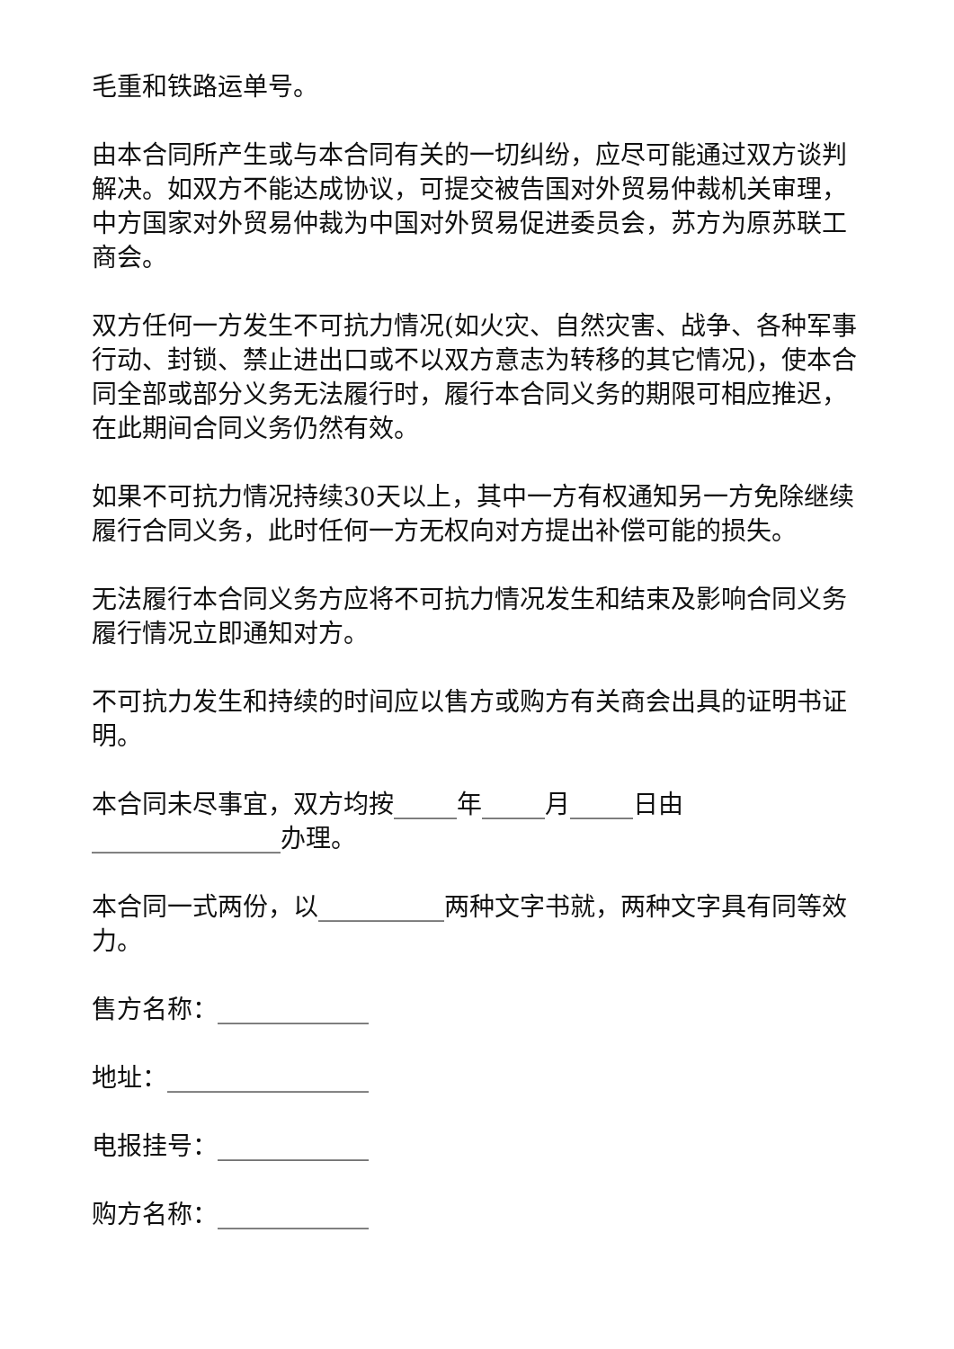毛重和铁路运单号。
由本合同所产生或与本合同有关的一切纠纷，应尽可能通过双方谈判解决。如双方不能达成协议，可提交被告国对外贸易仲裁机关审理，中方国家对外贸易仲裁为中国对外贸易促进委员会，苏方为原苏联工商会。
双方任何一方发生不可抗力情况(如火灾、自然灾害、战争、各种军事行动、封锁、禁止进出口或不以双方意志为转移的其它情况)，使本合同全部或部分义务无法履行时，履行本合同义务的期限可相应推迟，在此期间合同义务仍然有效。
如果不可抗力情况持续30天以上，其中一方有权通知另一方免除继续履行合同义务，此时任何一方无权向对方提出补偿可能的损失。
无法履行本合同义务方应将不可抗力情况发生和结束及影响合同义务履行情况立即通知对方。
不可抗力发生和持续的时间应以售方或购方有关商会出具的证明书证明。
本合同未尽事宜，双方均按_____年_____月_____日由_______________办理。
本合同一式两份，以__________两种文字书就，两种文字具有同等效力。
售方名称：____________
地址：________________
电报挂号：____________
购方名称：____________